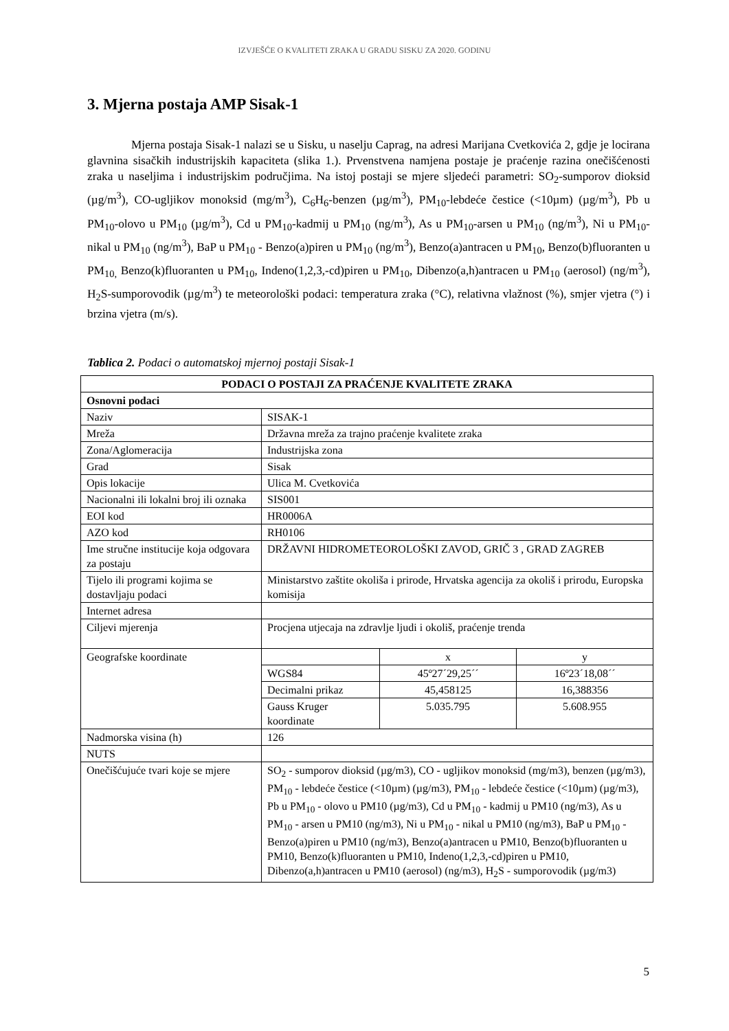IZVJEŠĆE O KVALITETI ZRAKA U GRADU SISKU ZA 2020. GODINU
3. Mjerna postaja AMP Sisak-1
Mjerna postaja Sisak-1 nalazi se u Sisku, u naselju Caprag, na adresi Marijana Cvetkovića 2, gdje je locirana glavnina sisačkih industrijskih kapaciteta (slika 1.). Prvenstvena namjena postaje je praćenje razina onečišćenosti zraka u naseljima i industrijskim područjima. Na istoj postaji se mjere sljedeći parametri: SO<sub>2</sub>-sumporov dioksid (µg/m<sup>3</sup>), CO-ugljikov monoksid (mg/m<sup>3</sup>), C<sub>6</sub>H<sub>6</sub>-benzen (µg/m<sup>3</sup>), PM<sub>10</sub>-lebdeće čestice (<10µm) (µg/m<sup>3</sup>), Pb u PM<sub>10</sub>-olovo u PM<sub>10</sub> (µg/m<sup>3</sup>), Cd u PM<sub>10</sub>-kadmij u PM<sub>10</sub> (ng/m<sup>3</sup>), As u PM<sub>10</sub>-arsen u PM<sub>10</sub> (ng/m<sup>3</sup>), Ni u PM<sub>10</sub>-nikal u PM<sub>10</sub> (ng/m<sup>3</sup>), BaP u PM<sub>10</sub> - Benzo(a)piren u PM<sub>10</sub> (ng/m<sup>3</sup>), Benzo(a)antracen u PM<sub>10</sub>, Benzo(b)fluoranten u PM<sub>10,</sub> Benzo(k)fluoranten u PM<sub>10</sub>, Indeno(1,2,3,-cd)piren u PM<sub>10</sub>, Dibenzo(a,h)antracen u PM<sub>10</sub> (aerosol) (ng/m<sup>3</sup>), H<sub>2</sub>S-sumporovodik (µg/m<sup>3</sup>) te meteorološki podaci: temperatura zraka (°C), relativna vlažnost (%), smjer vjetra (°) i brzina vjetra (m/s).
Tablica 2. Podaci o automatskoj mjernoj postaji Sisak-1
| PODACI O POSTAJI ZA PRAĆENJE KVALITETE ZRAKA | |
| --- | --- |
| Osnovni podaci | |
| Naziv | SISAK-1 |
| Mreža | Državna mreža za trajno praćenje kvalitete zraka |
| Zona/Aglomeracija | Industrijska zona |
| Grad | Sisak |
| Opis lokacije | Ulica M. Cvetkovića |
| Nacionalni ili lokalni broj ili oznaka | SIS001 |
| EOI kod | HR0006A |
| AZO kod | RH0106 |
| Ime stručne institucije koja odgovara za postaju | DRŽAVNI HIDROMETEOROLOŠKI ZAVOD, GRIČ 3 , GRAD ZAGREB |
| Tijelo ili programi kojima se dostavljaju podaci | Ministarstvo zaštite okoliša i prirode, Hrvatska agencija za okoliš i prirodu, Europska komisija |
| Internet adresa | |
| Ciljevi mjerenja | Procjena utjecaja na zdravlje ljudi i okoliš, praćenje trenda |
| Geografske koordinate | / / x / y / / WGS84 / 45º27´29,25´´ / 16º23´18,08´´ / / Decimalni prikaz / 45,458125 / 16,388356 / / Gauss Kruger koordinate / 5.035.795 / 5.608.955 / |
| Nadmorska visina (h) | 126 |
| NUTS | |
| Onečišćujuće tvari koje se mjere | SO<sub>2</sub> - sumporov dioksid (µg/m3), CO - ugljikov monoksid (mg/m3), benzen (µg/m3), PM<sub>10</sub> - lebdeće čestice (<10µm) (µg/m3), PM<sub>10</sub> - lebdeće čestice (<10µm) (µg/m3), Pb u PM<sub>10</sub> - olovo u PM10 (µg/m3), Cd u PM<sub>10</sub> - kadmij u PM10 (ng/m3), As u PM<sub>10</sub> - arsen u PM10 (ng/m3), Ni u PM<sub>10</sub> - nikal u PM10 (ng/m3), BaP u PM<sub>10</sub> - Benzo(a)piren u PM10 (ng/m3), Benzo(a)antracen u PM10, Benzo(b)fluoranten u PM10, Benzo(k)fluoranten u PM10, Indeno(1,2,3,-cd)piren u PM10, Dibenzo(a,h)antracen u PM10 (aerosol) (ng/m3), H<sub>2</sub>S - sumporovodik (µg/m3) |
5